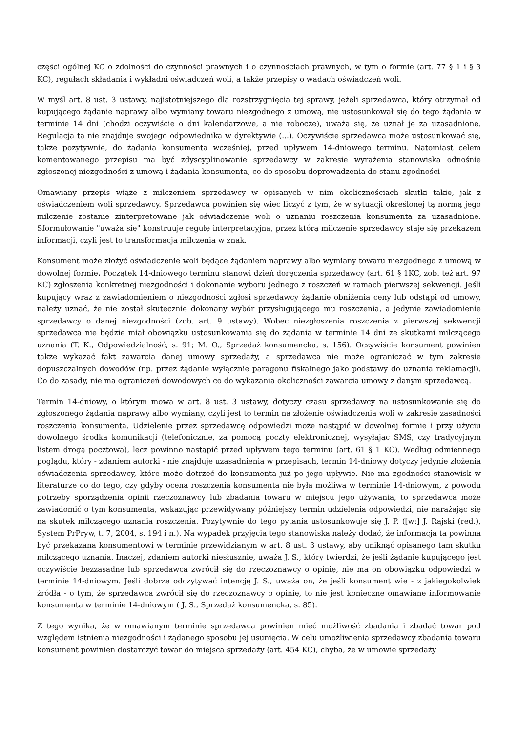części ogólnej KC o zdolności do czynności prawnych i o czynnościach prawnych, w tym o formie (art. 77 § 1 i § 3 KC), regułach składania i wykładni oświadczeń woli, a także przepisy o wadach oświadczeń woli.
W myśl art. 8 ust. 3 ustawy, najistotniejszego dla rozstrzygnięcia tej sprawy, jeżeli sprzedawca, który otrzymał od kupującego żądanie naprawy albo wymiany towaru niezgodnego z umową, nie ustosunkował się do tego żądania w terminie 14 dni (chodzi oczywiście o dni kalendarzowe, a nie robocze), uważa się, że uznał je za uzasadnione. Regulacja ta nie znajduje swojego odpowiednika w dyrektywie (...). Oczywiście sprzedawca może ustosunkować się, także pozytywnie, do żądania konsumenta wcześniej, przed upływem 14-dniowego terminu. Natomiast celem komentowanego przepisu ma być zdyscyplinowanie sprzedawcy w zakresie wyrażenia stanowiska odnośnie zgłoszonej niezgodności z umową i żądania konsumenta, co do sposobu doprowadzenia do stanu zgodności
Omawiany przepis wiąże z milczeniem sprzedawcy w opisanych w nim okolicznościach skutki takie, jak z oświadczeniem woli sprzedawcy. Sprzedawca powinien się wiec liczyć z tym, że w sytuacji określonej tą normą jego milczenie zostanie zinterpretowane jak oświadczenie woli o uznaniu roszczenia konsumenta za uzasadnione. Sformułowanie "uważa się" konstruuje regułę interpretacyjną, przez którą milczenie sprzedawcy staje się przekazem informacji, czyli jest to transformacja milczenia w znak.
Konsument może złożyć oświadczenie woli będące żądaniem naprawy albo wymiany towaru niezgodnego z umową w dowolnej formie. Początek 14-dniowego terminu stanowi dzień doręczenia sprzedawcy (art. 61 § 1KC, zob. też art. 97 KC) zgłoszenia konkretnej niezgodności i dokonanie wyboru jednego z roszczeń w ramach pierwszej sekwencji. Jeśli kupujący wraz z zawiadomieniem o niezgodności zgłosi sprzedawcy żądanie obniżenia ceny lub odstąpi od umowy, należy uznać, że nie został skutecznie dokonany wybór przysługującego mu roszczenia, a jedynie zawiadomienie sprzedawcy o danej niezgodności (zob. art. 9 ustawy). Wobec niezgłoszenia roszczenia z pierwszej sekwencji sprzedawca nie będzie miał obowiązku ustosunkowania się do żądania w terminie 14 dni ze skutkami milczącego uznania (T. K., Odpowiedzialność, s. 91; M. O., Sprzedaż konsumencka, s. 156). Oczywiście konsument powinien także wykazać fakt zawarcia danej umowy sprzedaży, a sprzedawca nie może ograniczać w tym zakresie dopuszczalnych dowodów (np. przez żądanie wyłącznie paragonu fiskalnego jako podstawy do uznania reklamacji). Co do zasady, nie ma ograniczeń dowodowych co do wykazania okoliczności zawarcia umowy z danym sprzedawcą.
Termin 14-dniowy, o którym mowa w art. 8 ust. 3 ustawy, dotyczy czasu sprzedawcy na ustosunkowanie się do zgłoszonego żądania naprawy albo wymiany, czyli jest to termin na złożenie oświadczenia woli w zakresie zasadności roszczenia konsumenta. Udzielenie przez sprzedawcę odpowiedzi może nastąpić w dowolnej formie i przy użyciu dowolnego środka komunikacji (telefonicznie, za pomocą poczty elektronicznej, wysyłając SMS, czy tradycyjnym listem drogą pocztową), lecz powinno nastąpić przed upływem tego terminu (art. 61 § 1 KC). Według odmiennego poglądu, który - zdaniem autorki - nie znajduje uzasadnienia w przepisach, termin 14-dniowy dotyczy jedynie złożenia oświadczenia sprzedawcy, które może dotrzeć do konsumenta już po jego upływie. Nie ma zgodności stanowisk w literaturze co do tego, czy gdyby ocena roszczenia konsumenta nie była możliwa w terminie 14-dniowym, z powodu potrzeby sporządzenia opinii rzeczoznawcy lub zbadania towaru w miejscu jego używania, to sprzedawca może zawiadomić o tym konsumenta, wskazując przewidywany późniejszy termin udzielenia odpowiedzi, nie narażając się na skutek milczącego uznania roszczenia. Pozytywnie do tego pytania ustosunkowuje się J. P. ([w:] J. Rajski (red.), System PrPryw, t. 7, 2004, s. 194 i n.). Na wypadek przyjęcia tego stanowiska należy dodać, że informacja ta powinna być przekazana konsumentowi w terminie przewidzianym w art. 8 ust. 3 ustawy, aby uniknąć opisanego tam skutku milczącego uznania. Inaczej, zdaniem autorki niesłusznie, uważa J. S., który twierdzi, że jeśli żądanie kupującego jest oczywiście bezzasadne lub sprzedawca zwrócił się do rzeczoznawcy o opinię, nie ma on obowiązku odpowiedzi w terminie 14-dniowym. Jeśli dobrze odczytywać intencję J. S., uważa on, że jeśli konsument wie - z jakiegokolwiek źródła - o tym, że sprzedawca zwrócił się do rzeczoznawcy o opinię, to nie jest konieczne omawiane informowanie konsumenta w terminie 14-dniowym ( J. S., Sprzedaż konsumencka, s. 85).
Z tego wynika, że w omawianym terminie sprzedawca powinien mieć możliwość zbadania i zbadać towar pod względem istnienia niezgodności i żądanego sposobu jej usunięcia. W celu umożliwienia sprzedawcy zbadania towaru konsument powinien dostarczyć towar do miejsca sprzedaży (art. 454 KC), chyba, że w umowie sprzedaży